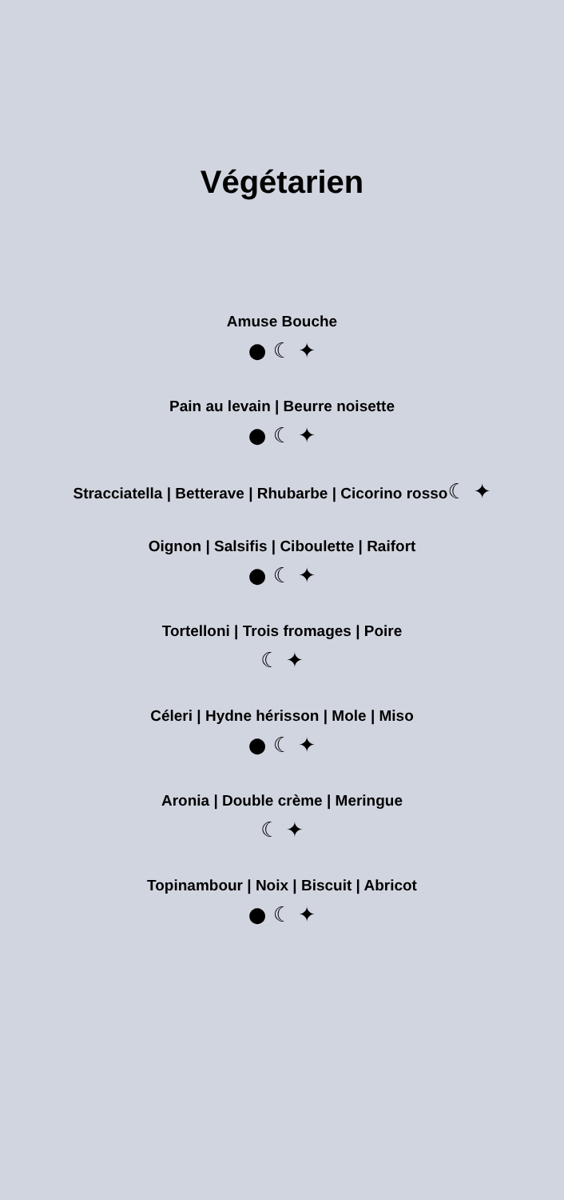Végétarien
Amuse Bouche
● ☾ ✦
Pain au levain | Beurre noisette
● ☾ ✦
Stracciatella | Betterave | Rhubarbe | Cicorino rosso☾ ✦
Oignon | Salsifis | Ciboulette | Raifort
● ☾ ✦
Tortelloni | Trois fromages | Poire
☾ ✦
Céleri | Hydne hérisson | Mole | Miso
● ☾ ✦
Aronia | Double crème | Meringue
☾ ✦
Topinambour | Noix | Biscuit | Abricot
● ☾ ✦